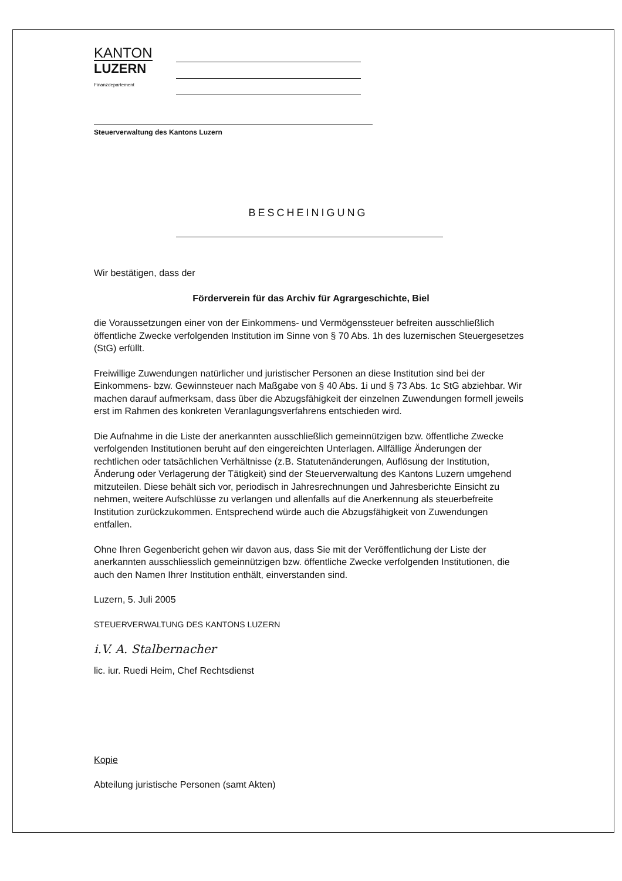KANTON
LUZERN
Finanzdepartement
Steuerverwaltung des Kantons Luzern
BESCHEINIGUNG
Wir bestätigen, dass der
Förderverein für das Archiv für Agrargeschichte, Biel
die Voraussetzungen einer von der Einkommens- und Vermögenssteuer befreiten ausschließlich öffentliche Zwecke verfolgenden Institution im Sinne von § 70 Abs. 1h des luzernischen Steuergesetzes (StG) erfüllt.
Freiwillige Zuwendungen natürlicher und juristischer Personen an diese Institution sind bei der Einkommens- bzw. Gewinnsteuer nach Maßgabe von § 40 Abs. 1i und § 73 Abs. 1c StG abziehbar. Wir machen darauf aufmerksam, dass über die Abzugsfähigkeit der einzelnen Zuwendungen formell jeweils erst im Rahmen des konkreten Veranlagungsverfahrens entschieden wird.
Die Aufnahme in die Liste der anerkannten ausschließlich gemeinnützigen bzw. öffentliche Zwecke verfolgenden Institutionen beruht auf den eingereichten Unterlagen. Allfällige Änderungen der rechtlichen oder tatsächlichen Verhältnisse (z.B. Statutenänderungen, Auflösung der Institution, Änderung oder Verlagerung der Tätigkeit) sind der Steuerverwaltung des Kantons Luzern umgehend mitzuteilen. Diese behält sich vor, periodisch in Jahresrechnungen und Jahresberichte Einsicht zu nehmen, weitere Aufschlüsse zu verlangen und allenfalls auf die Anerkennung als steuerbefreite Institution zurückzukommen. Entsprechend würde auch die Abzugsfähigkeit von Zuwendungen entfallen.
Ohne Ihren Gegenbericht gehen wir davon aus, dass Sie mit der Veröffentlichung der Liste der anerkannten ausschliesslich gemeinnützigen bzw. öffentliche Zwecke verfolgenden Institutionen, die auch den Namen Ihrer Institution enthält, einverstanden sind.
Luzern, 5. Juli 2005
STEUERVERWALTUNG DES KANTONS LUZERN
i.V. A. Stalbernacher
lic. iur. Ruedi Heim, Chef Rechtsdienst
Kopie
Abteilung juristische Personen (samt Akten)